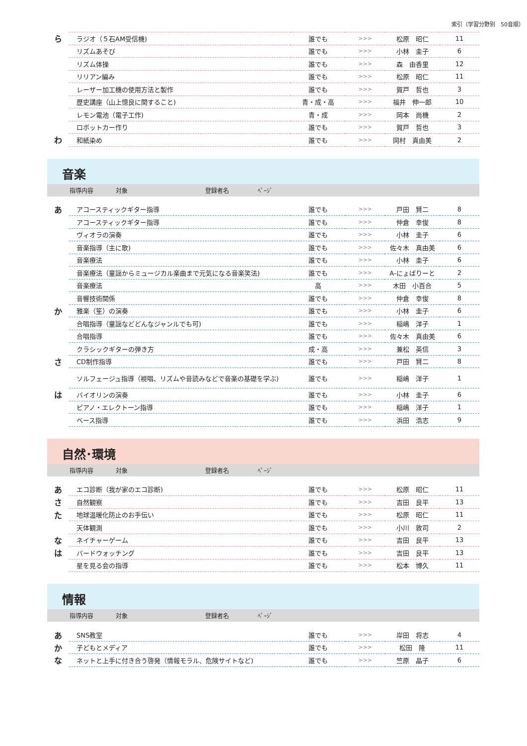索引（学習分野別　50音順）
| ら | ラジオ（５石AM受信機) | 誰でも | >>> | 松原 昭仁 | 11 |
| | リズムあそび | 誰でも | >>> | 小林 圭子 | 6 |
| | リズム体操 | 誰でも | >>> | 森 由香里 | 12 |
| | リリアン編み | 誰でも | >>> | 松原 昭仁 | 11 |
| | レーザー加工機の使用方法と製作 | 誰でも | >>> | 賀戸 哲也 | 3 |
| | 歴史講座（山上憶良に関すること) | 青・成・高 | >>> | 福井 伸一郎 | 10 |
| | レモン電池（電子工作) | 青・成 | >>> | 岡本 尚機 | 2 |
| | ロボットカー作り | 誰でも | >>> | 賀戸 哲也 | 3 |
| わ | 和紙染め | 誰でも | >>> | 岡村 真由美 | 2 |
音楽
| | 指導内容 | 対象 | | 登録者名 | ﾍﾟｰｼﾞ |
| あ | アコースティックギター指導 | 誰でも | >>> | 戸田 賢二 | 8 |
| | アコースティックギター指導 | 誰でも | >>> | 仲倉 幸俊 | 8 |
| | ヴィオラの演奏 | 誰でも | >>> | 小林 圭子 | 6 |
| | 音楽指導（主に歌) | 誰でも | >>> | 佐々木 真由美 | 6 |
| | 音楽療法 | 誰でも | >>> | 小林 圭子 | 6 |
| | 音楽療法（童謡からミュージカル楽曲まで元気になる音楽笑法) | 誰でも | >>> | A-にょばりーと | 2 |
| | 音楽療法 | 高 | >>> | 木田 小百合 | 5 |
| | 音響技術関係 | 誰でも | >>> | 仲倉 幸俊 | 8 |
| か | 雅楽（笙）の演奏 | 誰でも | >>> | 小林 圭子 | 6 |
| | 合唱指導（童謡などどんなジャンルでも可) | 誰でも | >>> | 稲嶋 洋子 | 1 |
| | 合唱指導 | 誰でも | >>> | 佐々木 真由美 | 6 |
| | クラシックギターの弾き方 | 成・高 | >>> | 兼松 英信 | 3 |
| さ | CD制作指導 | 誰でも | >>> | 戸田 賢二 | 8 |
| | ソルフェージュ指導（視唱、リズムや音読みなどで音楽の基礎を学ぶ) | 誰でも | >>> | 稲嶋 洋子 | 1 |
| は | バイオリンの演奏 | 誰でも | >>> | 小林 圭子 | 6 |
| | ピアノ・エレクトーン指導 | 誰でも | >>> | 稲嶋 洋子 | 1 |
| | ベース指導 | 誰でも | >>> | 浜田 浩志 | 9 |
自然･環境
| | 指導内容 | 対象 | | 登録者名 | ﾍﾟｰｼﾞ |
| あ | エコ診断（我が家のエコ診断) | 誰でも | >>> | 松原 昭仁 | 11 |
| さ | 自然観察 | 誰でも | >>> | 吉田 良平 | 13 |
| た | 地球温暖化防止のお手伝い | 誰でも | >>> | 松原 昭仁 | 11 |
| | 天体観測 | 誰でも | >>> | 小川 敦司 | 2 |
| な | ネイチャーゲーム | 誰でも | >>> | 吉田 良平 | 13 |
| は | バードウォッチング | 誰でも | >>> | 吉田 良平 | 13 |
| | 星を見る会の指導 | 誰でも | >>> | 松本 博久 | 11 |
情報
| | 指導内容 | 対象 | | 登録者名 | ﾍﾟｰｼﾞ |
| あ | SNS教室 | 誰でも | >>> | 岸田 将志 | 4 |
| か | 子どもとメディア | 誰でも | >>> | 松田 隆 | 11 |
| な | ネットと上手に付き合う啓発（情報モラル、危険サイトなど) | 誰でも | >>> | 竺原 晶子 | 6 |